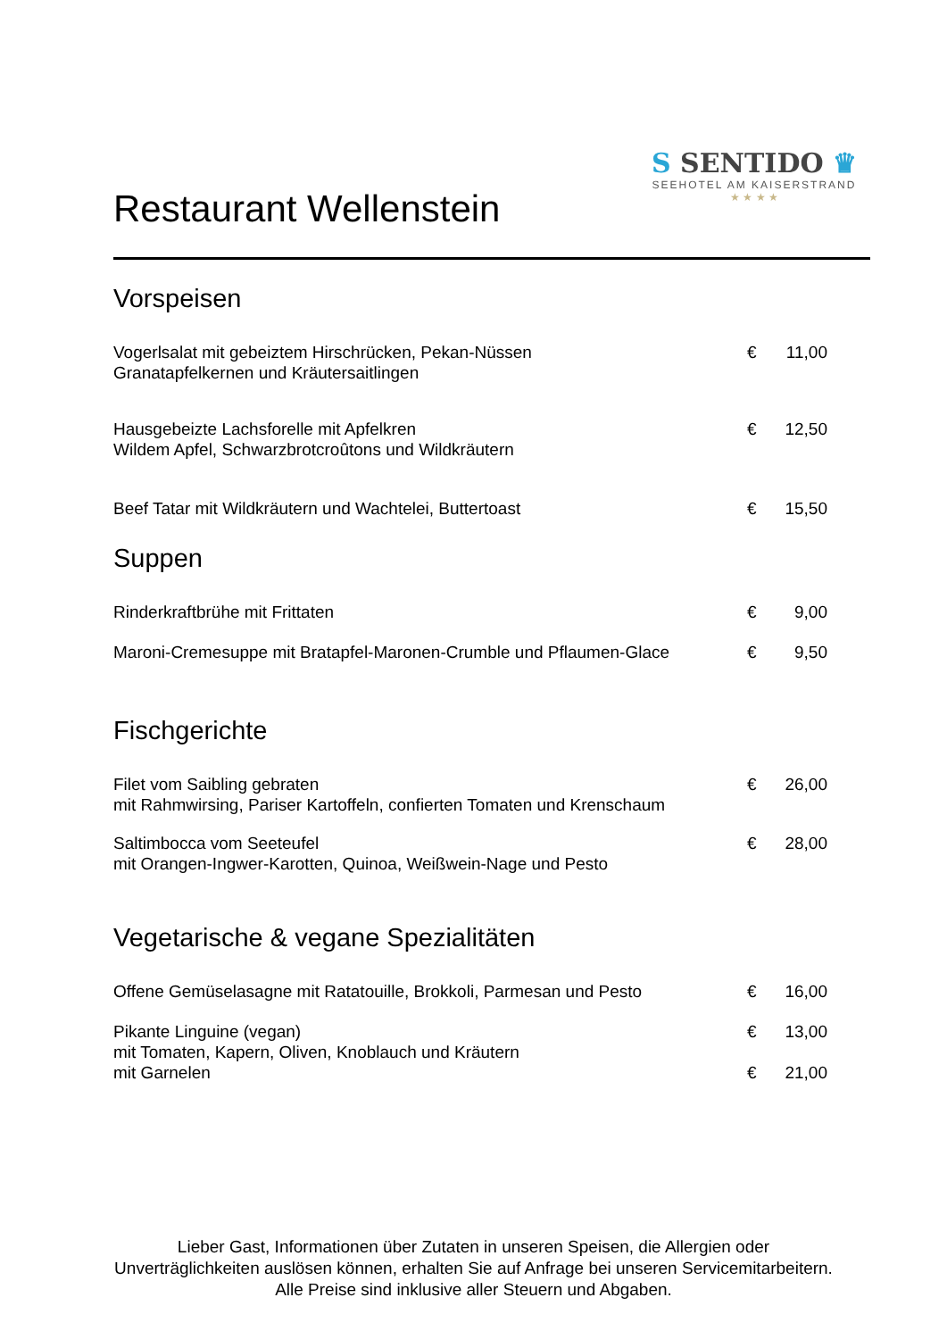Restaurant Wellenstein
S SENTIDO ♛
SEEHOTEL AM KAISERSTRAND
★ ★ ★ ★
Vorspeisen
Vogerlsalat mit gebeiztem Hirschrücken, Pekan-Nüssen
Granatapfelkernen und Kräutersaitlingen
€ 11,00
Hausgebeizte Lachsforelle mit Apfelkren
Wildem Apfel, Schwarzbrotcroûtons und Wildkräutern
€ 12,50
Beef Tatar mit Wildkräutern und Wachtelei, Buttertoast
€ 15,50
Suppen
Rinderkraftbrühe mit Frittaten € 9,00
Maroni-Cremesuppe mit Bratapfel-Maronen-Crumble und Pflaumen-Glace
€ 9,50
Fischgerichte
Filet vom Saibling gebraten
mit Rahmwirsing, Pariser Kartoffeln, confierten Tomaten und Krenschaum
€ 26,00
Saltimbocca vom Seeteufel
mit Orangen-Ingwer-Karotten, Quinoa, Weißwein-Nage und Pesto
€ 28,00
Vegetarische & vegane Spezialitäten
Offene Gemüselasagne mit Ratatouille, Brokkoli, Parmesan und Pesto
€ 16,00
Pikante Linguine (vegan)
mit Tomaten, Kapern, Oliven, Knoblauch und Kräutern
mit Garnelen
€ 13,00
€ 21,00
Lieber Gast, Informationen über Zutaten in unseren Speisen, die Allergien oder
Unverträglichkeiten auslösen können, erhalten Sie auf Anfrage bei unseren Servicemitarbeitern.
Alle Preise sind inklusive aller Steuern und Abgaben.